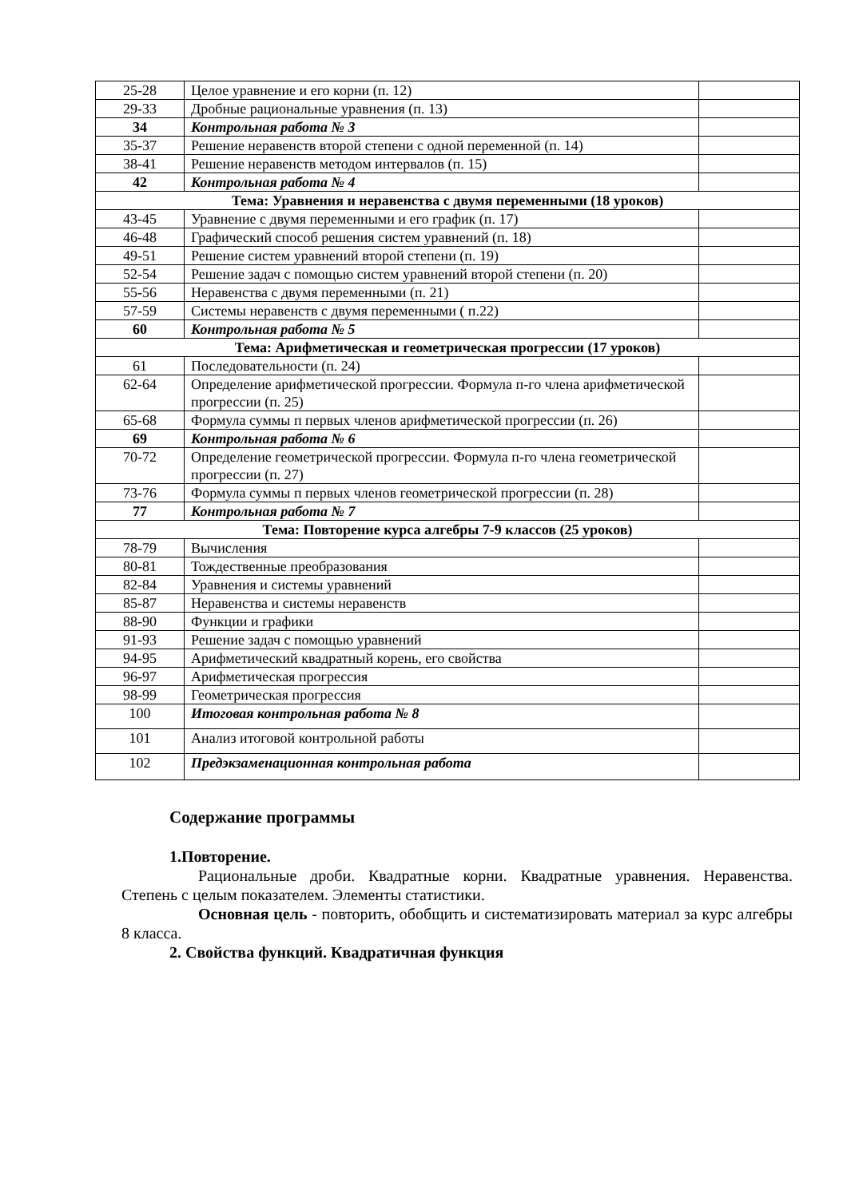| 25-28 | Целое уравнение и его корни (п. 12) | |
| 29-33 | Дробные рациональные уравнения (п. 13) | |
| 34 | Контрольная работа № 3 | |
| 35-37 | Решение неравенств второй степени с одной переменной (п. 14) | |
| 38-41 | Решение неравенств методом интервалов (п. 15) | |
| 42 | Контрольная работа № 4 | |
| Тема: Уравнения и неравенства с двумя переменными (18 уроков) | | |
| 43-45 | Уравнение с двумя переменными и его график (п. 17) | |
| 46-48 | Графический способ решения систем уравнений (п. 18) | |
| 49-51 | Решение систем уравнений второй степени (п. 19) | |
| 52-54 | Решение задач с помощью систем уравнений второй степени (п. 20) | |
| 55-56 | Неравенства с двумя переменными (п. 21) | |
| 57-59 | Системы неравенств с двумя переменными ( п.22) | |
| 60 | Контрольная работа № 5 | |
| Тема: Арифметическая и геометрическая прогрессии (17 уроков) | | |
| 61 | Последовательности (п. 24) | |
| 62-64 | Определение арифметической прогрессии. Формула п-го члена арифметической прогрессии (п. 25) | |
| 65-68 | Формула суммы п первых членов арифметической прогрессии (п. 26) | |
| 69 | Контрольная работа № 6 | |
| 70-72 | Определение геометрической прогрессии. Формула п-го члена геометрической прогрессии (п. 27) | |
| 73-76 | Формула суммы п первых членов геометрической прогрессии (п. 28) | |
| 77 | Контрольная работа № 7 | |
| Тема: Повторение курса алгебры 7-9 классов (25 уроков) | | |
| 78-79 | Вычисления | |
| 80-81 | Тождественные преобразования | |
| 82-84 | Уравнения и системы уравнений | |
| 85-87 | Неравенства и системы неравенств | |
| 88-90 | Функции и графики | |
| 91-93 | Решение задач с помощью уравнений | |
| 94-95 | Арифметический квадратный корень, его свойства | |
| 96-97 | Арифметическая прогрессия | |
| 98-99 | Геометрическая прогрессия | |
| 100 | Итоговая контрольная работа № 8 | |
| 101 | Анализ итоговой контрольной работы | |
| 102 | Предэкзаменационная контрольная работа | |
Содержание программы
1.Повторение.
Рациональные дроби. Квадратные корни. Квадратные уравнения. Неравенства. Степень с целым показателем. Элементы статистики.
Основная цель - повторить, обобщить и систематизировать материал за курс алгебры 8 класса.
2. Свойства функций. Квадратичная функция